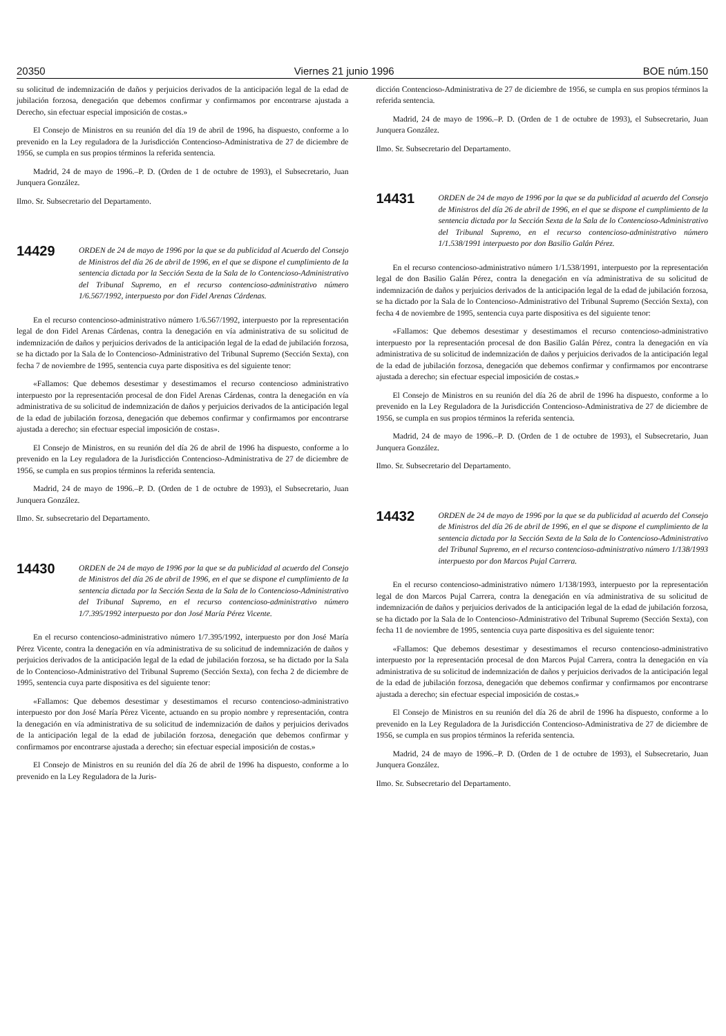20350 Viernes 21 junio 1996 BOE núm.150
su solicitud de indemnización de daños y perjuicios derivados de la anticipación legal de la edad de jubilación forzosa, denegación que debemos confirmar y confirmamos por encontrarse ajustada a Derecho, sin efectuar especial imposición de costas.»
El Consejo de Ministros en su reunión del día 19 de abril de 1996, ha dispuesto, conforme a lo prevenido en la Ley reguladora de la Jurisdicción Contencioso-Administrativa de 27 de diciembre de 1956, se cumpla en sus propios términos la referida sentencia.
Madrid, 24 de mayo de 1996.–P. D. (Orden de 1 de octubre de 1993), el Subsecretario, Juan Junquera González.
Ilmo. Sr. Subsecretario del Departamento.
14429
ORDEN de 24 de mayo de 1996 por la que se da publicidad al Acuerdo del Consejo de Ministros del día 26 de abril de 1996, en el que se dispone el cumplimiento de la sentencia dictada por la Sección Sexta de la Sala de lo Contencioso-Administrativo del Tribunal Supremo, en el recurso contencioso-administrativo número 1/6.567/1992, interpuesto por don Fidel Arenas Cárdenas.
En el recurso contencioso-administrativo número 1/6.567/1992, interpuesto por la representación legal de don Fidel Arenas Cárdenas, contra la denegación en vía administrativa de su solicitud de indemnización de daños y perjuicios derivados de la anticipación legal de la edad de jubilación forzosa, se ha dictado por la Sala de lo Contencioso-Administrativo del Tribunal Supremo (Sección Sexta), con fecha 7 de noviembre de 1995, sentencia cuya parte dispositiva es del siguiente tenor:
«Fallamos: Que debemos desestimar y desestimamos el recurso contencioso administrativo interpuesto por la representación procesal de don Fidel Arenas Cárdenas, contra la denegación en vía administrativa de su solicitud de indemnización de daños y perjuicios derivados de la anticipación legal de la edad de jubilación forzosa, denegación que debemos confirmar y confirmamos por encontrarse ajustada a derecho; sin efectuar especial imposición de costas».
El Consejo de Ministros, en su reunión del día 26 de abril de 1996 ha dispuesto, conforme a lo prevenido en la Ley reguladora de la Jurisdicción Contencioso-Administrativa de 27 de diciembre de 1956, se cumpla en sus propios términos la referida sentencia.
Madrid, 24 de mayo de 1996.–P. D. (Orden de 1 de octubre de 1993), el Subsecretario, Juan Junquera González.
Ilmo. Sr. subsecretario del Departamento.
14430
ORDEN de 24 de mayo de 1996 por la que se da publicidad al acuerdo del Consejo de Ministros del día 26 de abril de 1996, en el que se dispone el cumplimiento de la sentencia dictada por la Sección Sexta de la Sala de lo Contencioso-Administrativo del Tribunal Supremo, en el recurso contencioso-administrativo número 1/7.395/1992 interpuesto por don José María Pérez Vicente.
En el recurso contencioso-administrativo número 1/7.395/1992, interpuesto por don José María Pérez Vicente, contra la denegación en vía administrativa de su solicitud de indemnización de daños y perjuicios derivados de la anticipación legal de la edad de jubilación forzosa, se ha dictado por la Sala de lo Contencioso-Administrativo del Tribunal Supremo (Sección Sexta), con fecha 2 de diciembre de 1995, sentencia cuya parte dispositiva es del siguiente tenor:
«Fallamos: Que debemos desestimar y desestimamos el recurso contencioso-administrativo interpuesto por don José María Pérez Vicente, actuando en su propio nombre y representación, contra la denegación en vía administrativa de su solicitud de indemnización de daños y perjuicios derivados de la anticipación legal de la edad de jubilación forzosa, denegación que debemos confirmar y confirmamos por encontrarse ajustada a derecho; sin efectuar especial imposición de costas.»
El Consejo de Ministros en su reunión del día 26 de abril de 1996 ha dispuesto, conforme a lo prevenido en la Ley Reguladora de la Juris-
dicción Contencioso-Administrativa de 27 de diciembre de 1956, se cumpla en sus propios términos la referida sentencia.
Madrid, 24 de mayo de 1996.–P. D. (Orden de 1 de octubre de 1993), el Subsecretario, Juan Junquera González.
Ilmo. Sr. Subsecretario del Departamento.
14431
ORDEN de 24 de mayo de 1996 por la que se da publicidad al acuerdo del Consejo de Ministros del día 26 de abril de 1996, en el que se dispone el cumplimiento de la sentencia dictada por la Sección Sexta de la Sala de lo Contencioso-Administrativo del Tribunal Supremo, en el recurso contencioso-administrativo número 1/1.538/1991 interpuesto por don Basilio Galán Pérez.
En el recurso contencioso-administrativo número 1/1.538/1991, interpuesto por la representación legal de don Basilio Galán Pérez, contra la denegación en vía administrativa de su solicitud de indemnización de daños y perjuicios derivados de la anticipación legal de la edad de jubilación forzosa, se ha dictado por la Sala de lo Contencioso-Administrativo del Tribunal Supremo (Sección Sexta), con fecha 4 de noviembre de 1995, sentencia cuya parte dispositiva es del siguiente tenor:
«Fallamos: Que debemos desestimar y desestimamos el recurso contencioso-administrativo interpuesto por la representación procesal de don Basilio Galán Pérez, contra la denegación en vía administrativa de su solicitud de indemnización de daños y perjuicios derivados de la anticipación legal de la edad de jubilación forzosa, denegación que debemos confirmar y confirmamos por encontrarse ajustada a derecho; sin efectuar especial imposición de costas.»
El Consejo de Ministros en su reunión del día 26 de abril de 1996 ha dispuesto, conforme a lo prevenido en la Ley Reguladora de la Jurisdicción Contencioso-Administrativa de 27 de diciembre de 1956, se cumpla en sus propios términos la referida sentencia.
Madrid, 24 de mayo de 1996.–P. D. (Orden de 1 de octubre de 1993), el Subsecretario, Juan Junquera González.
Ilmo. Sr. Subsecretario del Departamento.
14432
ORDEN de 24 de mayo de 1996 por la que se da publicidad al acuerdo del Consejo de Ministros del día 26 de abril de 1996, en el que se dispone el cumplimiento de la sentencia dictada por la Sección Sexta de la Sala de lo Contencioso-Administrativo del Tribunal Supremo, en el recurso contencioso-administrativo número 1/138/1993 interpuesto por don Marcos Pujal Carrera.
En el recurso contencioso-administrativo número 1/138/1993, interpuesto por la representación legal de don Marcos Pujal Carrera, contra la denegación en vía administrativa de su solicitud de indemnización de daños y perjuicios derivados de la anticipación legal de la edad de jubilación forzosa, se ha dictado por la Sala de lo Contencioso-Administrativo del Tribunal Supremo (Sección Sexta), con fecha 11 de noviembre de 1995, sentencia cuya parte dispositiva es del siguiente tenor:
«Fallamos: Que debemos desestimar y desestimamos el recurso contencioso-administrativo interpuesto por la representación procesal de don Marcos Pujal Carrera, contra la denegación en vía administrativa de su solicitud de indemnización de daños y perjuicios derivados de la anticipación legal de la edad de jubilación forzosa, denegación que debemos confirmar y confirmamos por encontrarse ajustada a derecho; sin efectuar especial imposición de costas.»
El Consejo de Ministros en su reunión del día 26 de abril de 1996 ha dispuesto, conforme a lo prevenido en la Ley Reguladora de la Jurisdicción Contencioso-Administrativa de 27 de diciembre de 1956, se cumpla en sus propios términos la referida sentencia.
Madrid, 24 de mayo de 1996.–P. D. (Orden de 1 de octubre de 1993), el Subsecretario, Juan Junquera González.
Ilmo. Sr. Subsecretario del Departamento.